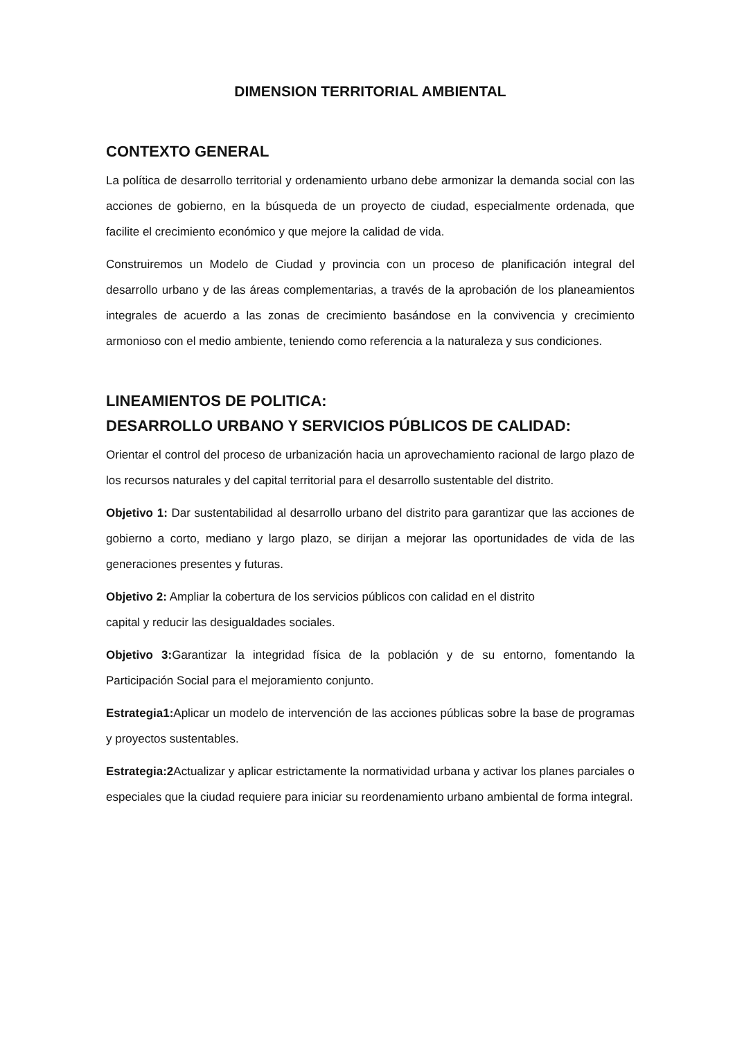DIMENSION TERRITORIAL AMBIENTAL
CONTEXTO GENERAL
La política de desarrollo territorial y ordenamiento urbano debe armonizar la demanda social con las acciones de gobierno, en la búsqueda de un proyecto de ciudad, especialmente ordenada, que facilite el crecimiento económico y que mejore la calidad de vida.
Construiremos un Modelo de Ciudad y provincia con un proceso de planificación integral del desarrollo urbano y de las áreas complementarias, a través de la aprobación de los planeamientos integrales de acuerdo a las zonas de crecimiento basándose en la convivencia y crecimiento armonioso con el medio ambiente, teniendo como referencia a la naturaleza y sus condiciones.
LINEAMIENTOS DE POLITICA:
DESARROLLO URBANO Y SERVICIOS PÚBLICOS DE CALIDAD:
Orientar el control del proceso de urbanización hacia un aprovechamiento racional de largo plazo de los recursos naturales y del capital territorial para el desarrollo sustentable del distrito.
Objetivo 1: Dar sustentabilidad al desarrollo urbano del distrito para garantizar que las acciones de gobierno a corto, mediano y largo plazo, se dirijan a mejorar las oportunidades de vida de las generaciones presentes y futuras.
Objetivo 2: Ampliar la cobertura de los servicios públicos con calidad en el distrito
capital y reducir las desigualdades sociales.
Objetivo 3: Garantizar la integridad física de la población y de su entorno, fomentando la Participación Social para el mejoramiento conjunto.
Estrategia1: Aplicar un modelo de intervención de las acciones públicas sobre la base de programas y proyectos sustentables.
Estrategia:2 Actualizar y aplicar estrictamente la normatividad urbana y activar los planes parciales o especiales que la ciudad requiere para iniciar su reordenamiento urbano ambiental de forma integral.